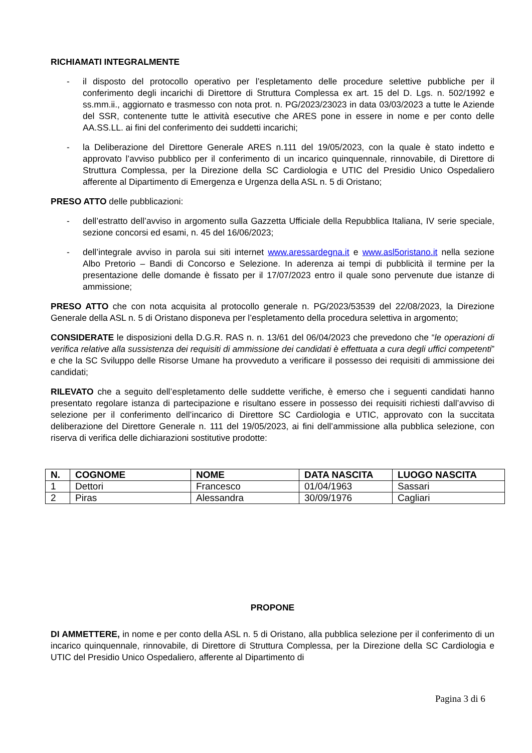RICHIAMATI INTEGRALMENTE
- il disposto del protocollo operativo per l’espletamento delle procedure selettive pubbliche per il conferimento degli incarichi di Direttore di Struttura Complessa ex art. 15 del D. Lgs. n. 502/1992 e ss.mm.ii., aggiornato e trasmesso con nota prot. n. PG/2023/23023 in data 03/03/2023 a tutte le Aziende del SSR, contenente tutte le attività esecutive che ARES pone in essere in nome e per conto delle AA.SS.LL. ai fini del conferimento dei suddetti incarichi;
- la Deliberazione del Direttore Generale ARES n.111 del 19/05/2023, con la quale è stato indetto e approvato l’avviso pubblico per il conferimento di un incarico quinquennale, rinnovabile, di Direttore di Struttura Complessa, per la Direzione della SC Cardiologia e UTIC del Presidio Unico Ospedaliero afferente al Dipartimento di Emergenza e Urgenza della ASL n. 5 di Oristano;
PRESO ATTO delle pubblicazioni:
- dell’estratto dell’avviso in argomento sulla Gazzetta Ufficiale della Repubblica Italiana, IV serie speciale, sezione concorsi ed esami, n. 45 del 16/06/2023;
- dell’integrale avviso in parola sui siti internet www.aressardegna.it e www.asl5oristano.it nella sezione Albo Pretorio – Bandi di Concorso e Selezione. In aderenza ai tempi di pubblicità il termine per la presentazione delle domande è fissato per il 17/07/2023 entro il quale sono pervenute due istanze di ammissione;
PRESO ATTO che con nota acquisita al protocollo generale n. PG/2023/53539 del 22/08/2023, la Direzione Generale della ASL n. 5 di Oristano disponeva per l’espletamento della procedura selettiva in argomento;
CONSIDERATE le disposizioni della D.G.R. RAS n. n. 13/61 del 06/04/2023 che prevedono che “le operazioni di verifica relative alla sussistenza dei requisiti di ammissione dei candidati è effettuata a cura degli uffici competenti” e che la SC Sviluppo delle Risorse Umane ha provveduto a verificare il possesso dei requisiti di ammissione dei candidati;
RILEVATO che a seguito dell’espletamento delle suddette verifiche, è emerso che i seguenti candidati hanno presentato regolare istanza di partecipazione e risultano essere in possesso dei requisiti richiesti dall’avviso di selezione per il conferimento dell’incarico di Direttore SC Cardiologia e UTIC, approvato con la succitata deliberazione del Direttore Generale n. 111 del 19/05/2023, ai fini dell’ammissione alla pubblica selezione, con riserva di verifica delle dichiarazioni sostitutive prodotte:
| N. | COGNOME | NOME | DATA NASCITA | LUOGO NASCITA |
| --- | --- | --- | --- | --- |
| 1 | Dettori | Francesco | 01/04/1963 | Sassari |
| 2 | Piras | Alessandra | 30/09/1976 | Cagliari |
PROPONE
DI AMMETTERE, in nome e per conto della ASL n. 5 di Oristano, alla pubblica selezione per il conferimento di un incarico quinquennale, rinnovabile, di Direttore di Struttura Complessa, per la Direzione della SC Cardiologia e UTIC del Presidio Unico Ospedaliero, afferente al Dipartimento di
Pagina 3 di 6